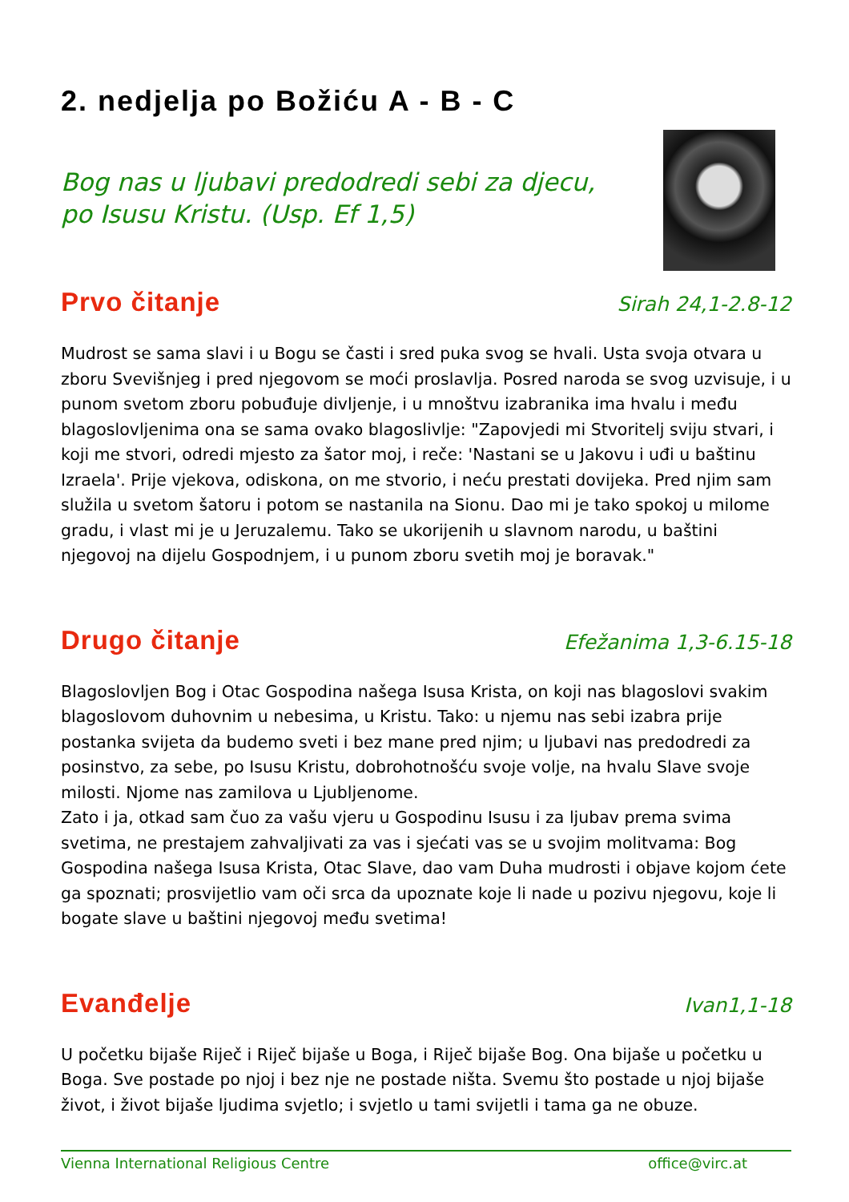2. nedjelja po Božiću A - B - C
Bog nas u ljubavi predodredi sebi za djecu,
po Isusu Kristu. (Usp. Ef 1,5)
Prvo čitanje
Sirah 24,1-2.8-12
Mudrost se sama slavi i u Bogu se časti i sred puka svog se hvali. Usta svoja otvara u zboru Svevišnjeg i pred njegovom se moći proslavlja. Posred naroda se svog uzvisuje, i u punom svetom zboru pobuđuje divljenje, i u mnoštvu izabranika ima hvalu i među blagoslovljenima ona se sama ovako blagoslivlje: "Zapovjedi mi Stvoritelj sviju stvari, i koji me stvori, odredi mjesto za šator moj, i reče: 'Nastani se u Jakovu i uđi u baštinu Izraela'. Prije vjekova, odiskona, on me stvorio, i neću prestati dovijeka. Pred njim sam služila u svetom šatoru i potom se nastanila na Sionu. Dao mi je tako spokoj u milome gradu, i vlast mi je u Jeruzalemu. Tako se ukorijenih u slavnom narodu, u baštini njegovoj na dijelu Gospodnjem, i u punom zboru svetih moj je boravak."
Drugo čitanje
Efežanima 1,3-6.15-18
Blagoslovljen Bog i Otac Gospodina našega Isusa Krista, on koji nas blagoslovi svakim blagoslovom duhovnim u nebesima, u Kristu. Tako: u njemu nas sebi izabra prije postanka svijeta da budemo sveti i bez mane pred njim; u ljubavi nas predodredi za posinstvo, za sebe, po Isusu Kristu, dobrohotnošću svoje volje, na hvalu Slave svoje milosti. Njome nas zamilova u Ljubljenome.
Zato i ja, otkad sam čuo za vašu vjeru u Gospodinu Isusu i za ljubav prema svima svetima, ne prestajem zahvaljivati za vas i sjećati vas se u svojim molitvama: Bog Gospodina našega Isusa Krista, Otac Slave, dao vam Duha mudrosti i objave kojom ćete ga spoznati; prosvijetlio vam oči srca da upoznate koje li nade u pozivu njegovu, koje li bogate slave u baštini njegovoj među svetima!
Evanđelje
Ivan1,1-18
U početku bijaše Riječ i Riječ bijaše u Boga, i Riječ bijaše Bog. Ona bijaše u početku u Boga. Sve postade po njoj i bez nje ne postade ništa. Svemu što postade u njoj bijaše život, i život bijaše ljudima svjetlo; i svjetlo u tami svijetli i tama ga ne obuze.
Vienna International Religious Centre office@virc.at